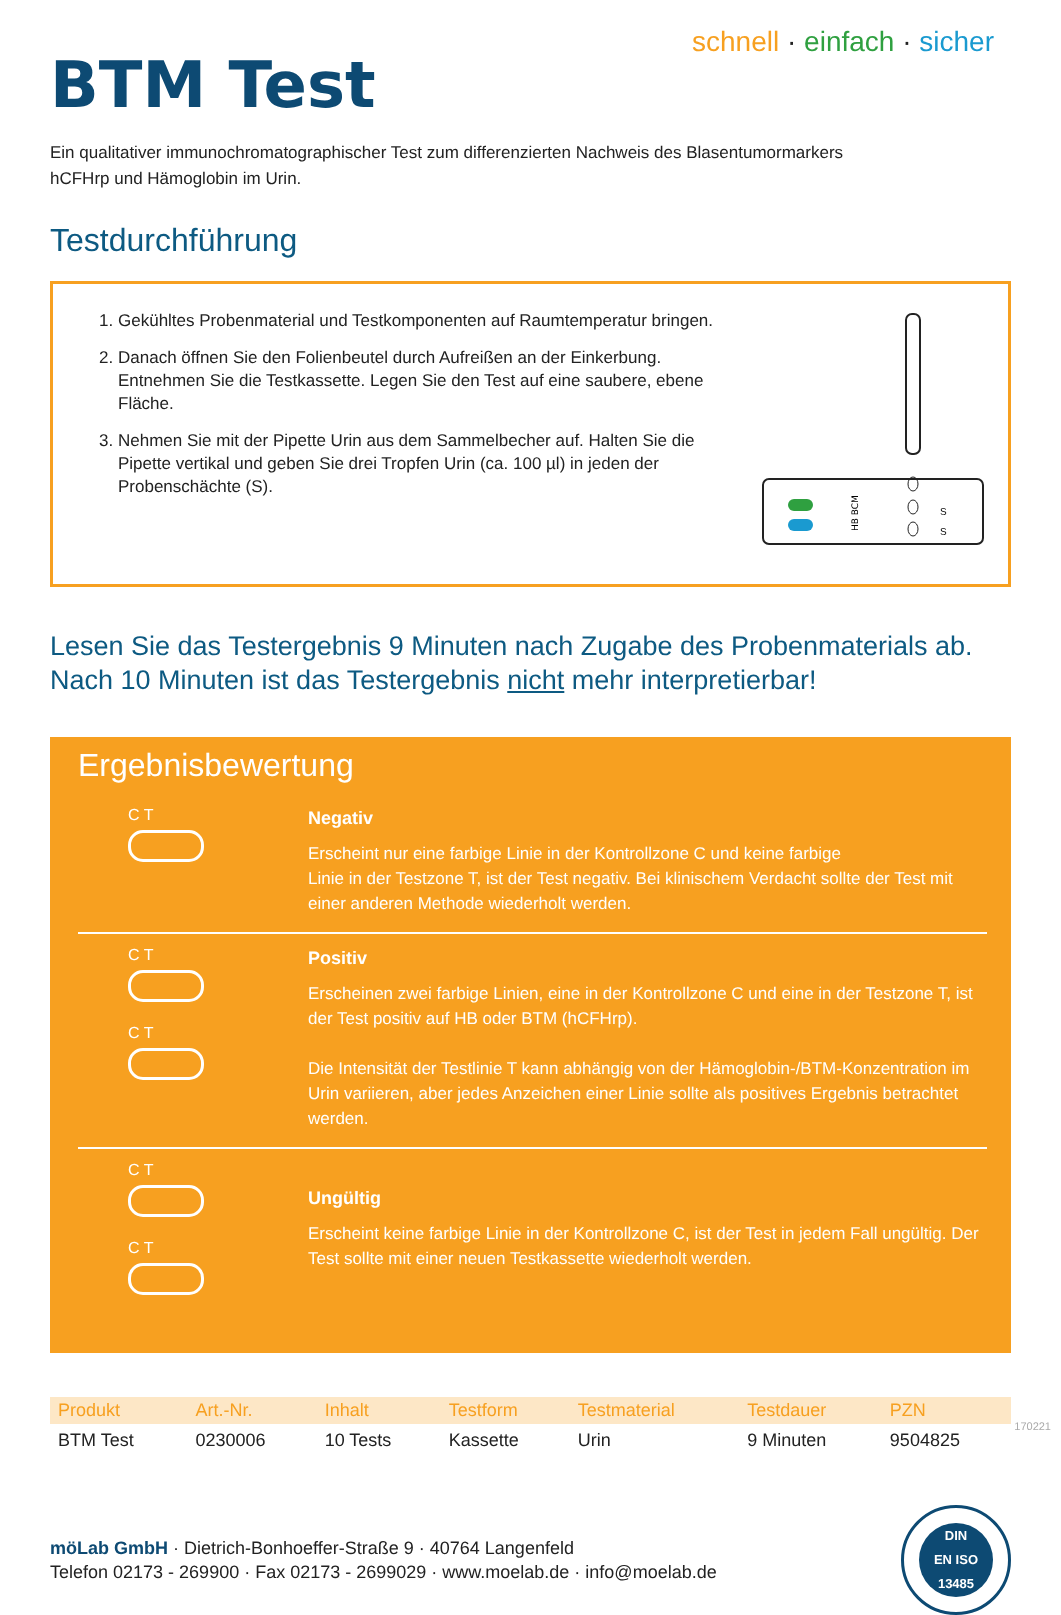schnell · einfach · sicher
BTM Test
Ein qualitativer immunochromatographischer Test zum differenzierten Nachweis des Blasentumormarkers
hCFHrp und Hämoglobin im Urin.
Testdurchführung
1. Gekühltes Probenmaterial und Testkomponenten auf Raumtemperatur bringen.
2. Danach öffnen Sie den Folienbeutel durch Aufreißen an der Einkerbung. Entnehmen Sie die Testkassette. Legen Sie den Test auf eine saubere, ebene Fläche.
3. Nehmen Sie mit der Pipette Urin aus dem Sammelbecher auf. Halten Sie die Pipette vertikal und geben Sie drei Tropfen Urin (ca. 100 µl) in jeden der Probenschächte (S).
HB BCM
S
S
Lesen Sie das Testergebnis 9 Minuten nach Zugabe des Probenmaterials ab.
Nach 10 Minuten ist das Testergebnis nicht mehr interpretierbar!
Ergebnisbewertung
C T
Negativ
Erscheint nur eine farbige Linie in der Kontrollzone C und keine farbige
Linie in der Testzone T, ist der Test negativ. Bei klinischem Verdacht sollte der Test mit einer anderen Methode wiederholt werden.
C T
C T
Positiv
Erscheinen zwei farbige Linien, eine in der Kontrollzone C und eine in der Testzone T, ist der Test positiv auf HB oder BTM (hCFHrp).
Die Intensität der Testlinie T kann abhängig von der Hämoglobin-/BTM-Konzentration im Urin variieren, aber jedes Anzeichen einer Linie sollte als positives Ergebnis betrachtet werden.
C T
C T
Ungültig
Erscheint keine farbige Linie in der Kontrollzone C, ist der Test in jedem Fall ungültig. Der Test sollte mit einer neuen Testkassette wiederholt werden.
| Produkt | Art.-Nr. | Inhalt | Testform | Testmaterial | Testdauer | PZN |
| --- | --- | --- | --- | --- | --- | --- |
| BTM Test | 0230006 | 10 Tests | Kassette | Urin | 9 Minuten | 9504825 |
möLab GmbH · Dietrich-Bonhoeffer-Straße 9 · 40764 Langenfeld
Telefon 02173 - 269900 · Fax 02173 - 2699029 · www.moelab.de · info@moelab.de
DIN
EN ISO
13485
170221